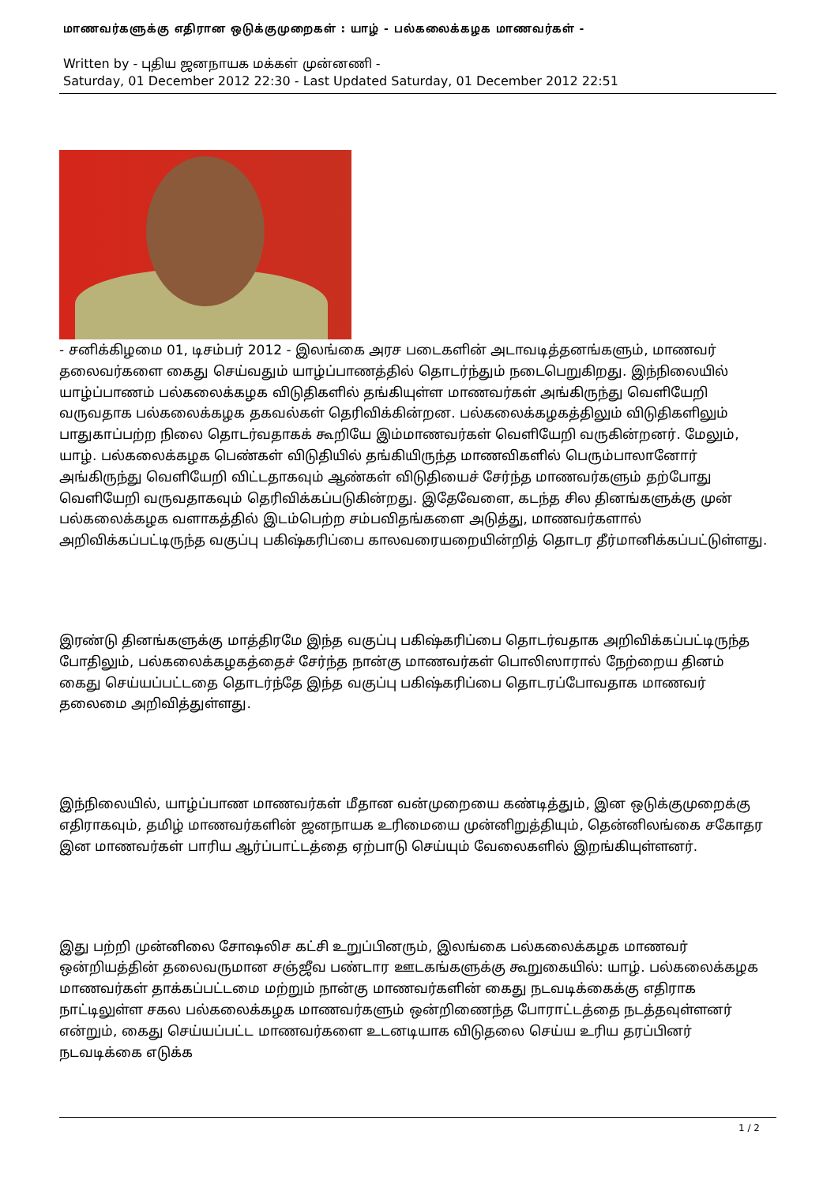மாணவர்களுக்கு எதிரான ஒடுக்குமுறைகள் : யாழ் - பல்கலைக்கழக மாணவர்கள் -
Written by - புதிய ஜனநாயக மக்கள் முன்னணி -
Saturday, 01 December 2012 22:30 - Last Updated Saturday, 01 December 2012 22:51
- சனிக்கிழமை 01, டிசம்பர் 2012 - இலங்கை அரச படைகளின் அடாவடித்தனங்களும், மாணவர் தலைவர்களை கைது செய்வதும் யாழ்ப்பாணத்தில் தொடர்ந்தும் நடைபெறுகிறது. இந்நிலையில் யாழ்ப்பாணம் பல்கலைக்கழக விடுதிகளில் தங்கியுள்ள மாணவர்கள் அங்கிருந்து வெளியேறி வருவதாக பல்கலைக்கழக தகவல்கள் தெரிவிக்கின்றன. பல்கலைக்கழகத்திலும் விடுதிகளிலும் பாதுகாப்பற்ற நிலை தொடர்வதாகக் கூறியே இம்மாணவர்கள் வெளியேறி வருகின்றனர். மேலும், யாழ். பல்கலைக்கழக பெண்கள் விடுதியில் தங்கியிருந்த மாணவிகளில் பெரும்பாலானோர் அங்கிருந்து வெளியேறி விட்டதாகவும் ஆண்கள் விடுதியைச் சேர்ந்த மாணவர்களும் தற்போது வெளியேறி வருவதாகவும் தெரிவிக்கப்படுகின்றது. இதேவேளை, கடந்த சில தினங்களுக்கு முன் பல்கலைக்கழக வளாகத்தில் இடம்பெற்ற சம்பவிதங்களை அடுத்து, மாணவர்களால் அறிவிக்கப்பட்டிருந்த வகுப்பு பகிஷ்கரிப்பை காலவரையறையின்றித் தொடர தீர்மானிக்கப்பட்டுள்ளது.
இரண்டு தினங்களுக்கு மாத்திரமே இந்த வகுப்பு பகிஷ்கரிப்பை தொடர்வதாக அறிவிக்கப்பட்டிருந்த போதிலும், பல்கலைக்கழகத்தைச் சேர்ந்த நான்கு மாணவர்கள் பொலிஸாரால் நேற்றைய தினம் கைது செய்யப்பட்டதை தொடர்ந்தே இந்த வகுப்பு பகிஷ்கரிப்பை தொடரப்போவதாக மாணவர் தலைமை அறிவித்துள்ளது.
இந்நிலையில், யாழ்ப்பாண மாணவர்கள் மீதான வன்முறையை கண்டித்தும், இன ஒடுக்குமுறைக்கு எதிராகவும், தமிழ் மாணவர்களின் ஜனநாயக உரிமையை முன்னிறுத்தியும், தென்னிலங்கை சகோதர இன மாணவர்கள் பாரிய ஆர்ப்பாட்டத்தை ஏற்பாடு செய்யும் வேலைகளில் இறங்கியுள்ளனர்.
இது பற்றி முன்னிலை சோஷலிச கட்சி உறுப்பினரும், இலங்கை பல்கலைக்கழக மாணவர் ஒன்றியத்தின் தலைவருமான சஞ்ஜீவ பண்டார ஊடகங்களுக்கு கூறுகையில்: யாழ். பல்கலைக்கழக மாணவர்கள் தாக்கப்பட்டமை மற்றும் நான்கு மாணவர்களின் கைது நடவடிக்கைக்கு எதிராக நாட்டிலுள்ள சகல பல்கலைக்கழக மாணவர்களும் ஒன்றிணைந்த போராட்டத்தை நடத்தவுள்ளனர் என்றும், கைது செய்யப்பட்ட மாணவர்களை உடனடியாக விடுதலை செய்ய உரிய தரப்பினர் நடவடிக்கை எடுக்க
1 / 2